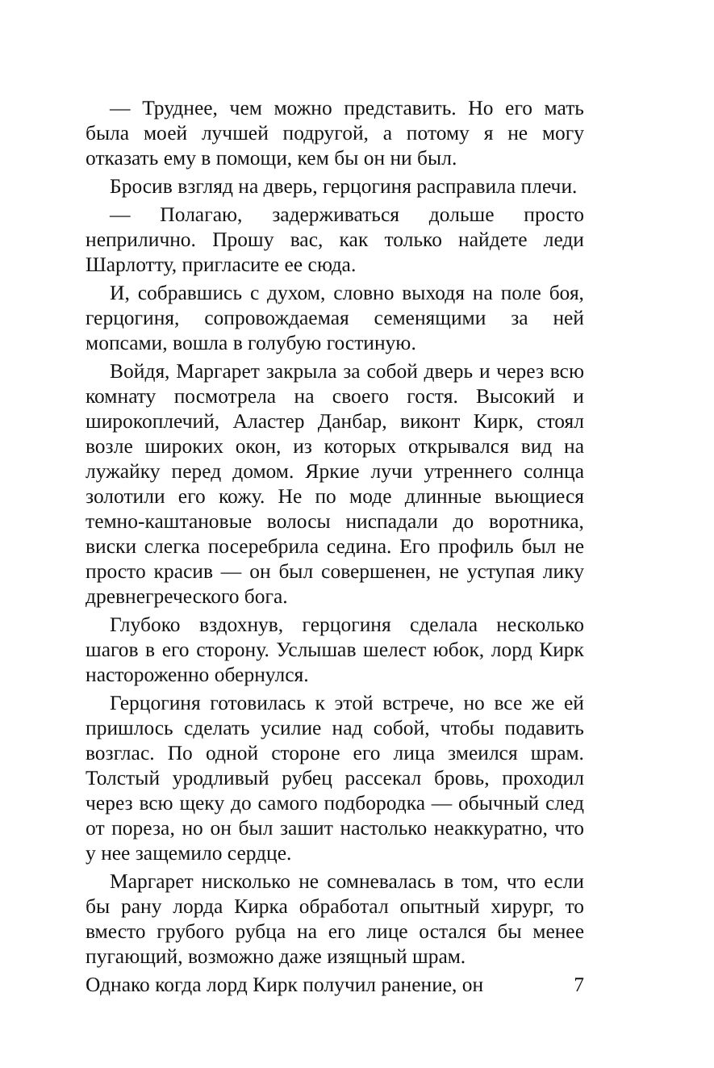— Труднее, чем можно представить. Но его мать была моей лучшей подругой, а потому я не могу отказать ему в помощи, кем бы он ни был.
Бросив взгляд на дверь, герцогиня расправила плечи.
— Полагаю, задерживаться дольше просто неприлично. Прошу вас, как только найдете леди Шарлотту, пригласите ее сюда.
И, собравшись с духом, словно выходя на поле боя, герцогиня, сопровождаемая семенящими за ней мопсами, вошла в голубую гостиную.
Войдя, Маргарет закрыла за собой дверь и через всю комнату посмотрела на своего гостя. Высокий и широкоплечий, Аластер Данбар, виконт Кирк, стоял возле широких окон, из которых открывался вид на лужайку перед домом. Яркие лучи утреннего солнца золотили его кожу. Не по моде длинные вьющиеся темно-каштановые волосы ниспадали до воротника, виски слегка посеребрила седина. Его профиль был не просто красив — он был совершенен, не уступая лику древнегреческого бога.
Глубоко вздохнув, герцогиня сделала несколько шагов в его сторону. Услышав шелест юбок, лорд Кирк настороженно обернулся.
Герцогиня готовилась к этой встрече, но все же ей пришлось сделать усилие над собой, чтобы подавить возглас. По одной стороне его лица змеился шрам. Толстый уродливый рубец рассекал бровь, проходил через всю щеку до самого подбородка — обычный след от пореза, но он был зашит настолько неаккуратно, что у нее защемило сердце.
Маргарет нисколько не сомневалась в том, что если бы рану лорда Кирка обработал опытный хирург, то вместо грубого рубца на его лице остался бы менее пугающий, возможно даже изящный шрам.
Однако когда лорд Кирк получил ранение, он 7